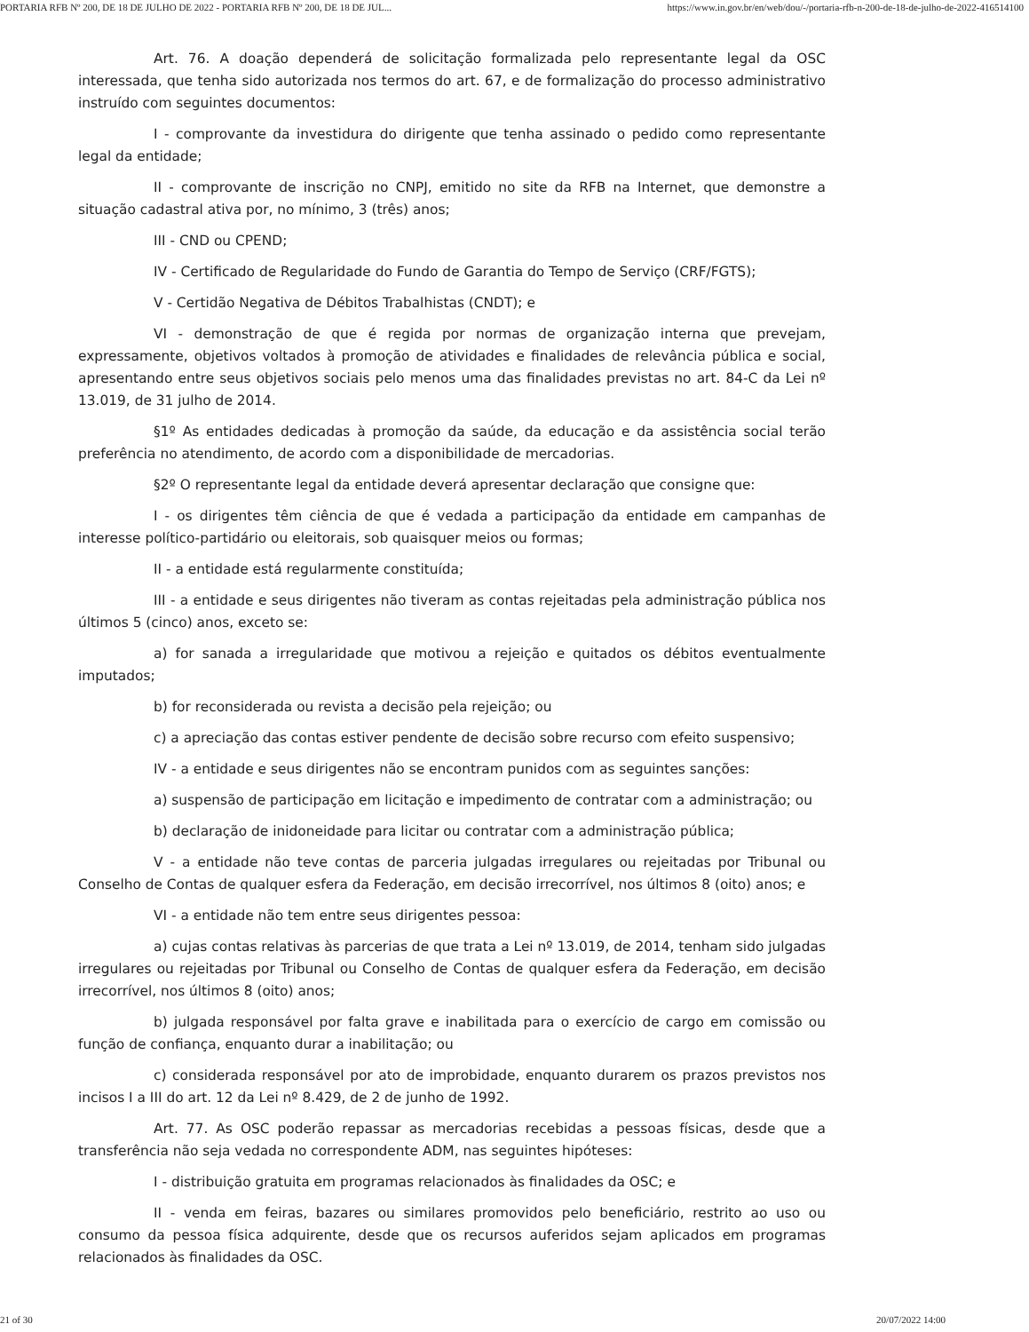PORTARIA RFB Nº 200, DE 18 DE JULHO DE 2022 - PORTARIA RFB Nº 200, DE 18 DE JUL... https://www.in.gov.br/en/web/dou/-/portaria-rfb-n-200-de-18-de-julho-de-2022-416514100
Art. 76. A doação dependerá de solicitação formalizada pelo representante legal da OSC interessada, que tenha sido autorizada nos termos do art. 67, e de formalização do processo administrativo instruído com seguintes documentos:
I - comprovante da investidura do dirigente que tenha assinado o pedido como representante legal da entidade;
II - comprovante de inscrição no CNPJ, emitido no site da RFB na Internet, que demonstre a situação cadastral ativa por, no mínimo, 3 (três) anos;
III - CND ou CPEND;
IV - Certificado de Regularidade do Fundo de Garantia do Tempo de Serviço (CRF/FGTS);
V - Certidão Negativa de Débitos Trabalhistas (CNDT); e
VI - demonstração de que é regida por normas de organização interna que prevejam, expressamente, objetivos voltados à promoção de atividades e finalidades de relevância pública e social, apresentando entre seus objetivos sociais pelo menos uma das finalidades previstas no art. 84-C da Lei nº 13.019, de 31 julho de 2014.
§1º As entidades dedicadas à promoção da saúde, da educação e da assistência social terão preferência no atendimento, de acordo com a disponibilidade de mercadorias.
§2º O representante legal da entidade deverá apresentar declaração que consigne que:
I - os dirigentes têm ciência de que é vedada a participação da entidade em campanhas de interesse político-partidário ou eleitorais, sob quaisquer meios ou formas;
II - a entidade está regularmente constituída;
III - a entidade e seus dirigentes não tiveram as contas rejeitadas pela administração pública nos últimos 5 (cinco) anos, exceto se:
a) for sanada a irregularidade que motivou a rejeição e quitados os débitos eventualmente imputados;
b) for reconsiderada ou revista a decisão pela rejeição; ou
c) a apreciação das contas estiver pendente de decisão sobre recurso com efeito suspensivo;
IV - a entidade e seus dirigentes não se encontram punidos com as seguintes sanções:
a) suspensão de participação em licitação e impedimento de contratar com a administração; ou
b) declaração de inidoneidade para licitar ou contratar com a administração pública;
V - a entidade não teve contas de parceria julgadas irregulares ou rejeitadas por Tribunal ou Conselho de Contas de qualquer esfera da Federação, em decisão irrecorrível, nos últimos 8 (oito) anos; e
VI - a entidade não tem entre seus dirigentes pessoa:
a) cujas contas relativas às parcerias de que trata a Lei nº 13.019, de 2014, tenham sido julgadas irregulares ou rejeitadas por Tribunal ou Conselho de Contas de qualquer esfera da Federação, em decisão irrecorrível, nos últimos 8 (oito) anos;
b) julgada responsável por falta grave e inabilitada para o exercício de cargo em comissão ou função de confiança, enquanto durar a inabilitação; ou
c) considerada responsável por ato de improbidade, enquanto durarem os prazos previstos nos incisos I a III do art. 12 da Lei nº 8.429, de 2 de junho de 1992.
Art. 77. As OSC poderão repassar as mercadorias recebidas a pessoas físicas, desde que a transferência não seja vedada no correspondente ADM, nas seguintes hipóteses:
I - distribuição gratuita em programas relacionados às finalidades da OSC; e
II - venda em feiras, bazares ou similares promovidos pelo beneficiário, restrito ao uso ou consumo da pessoa física adquirente, desde que os recursos auferidos sejam aplicados em programas relacionados às finalidades da OSC.
21 of 30 20/07/2022 14:00